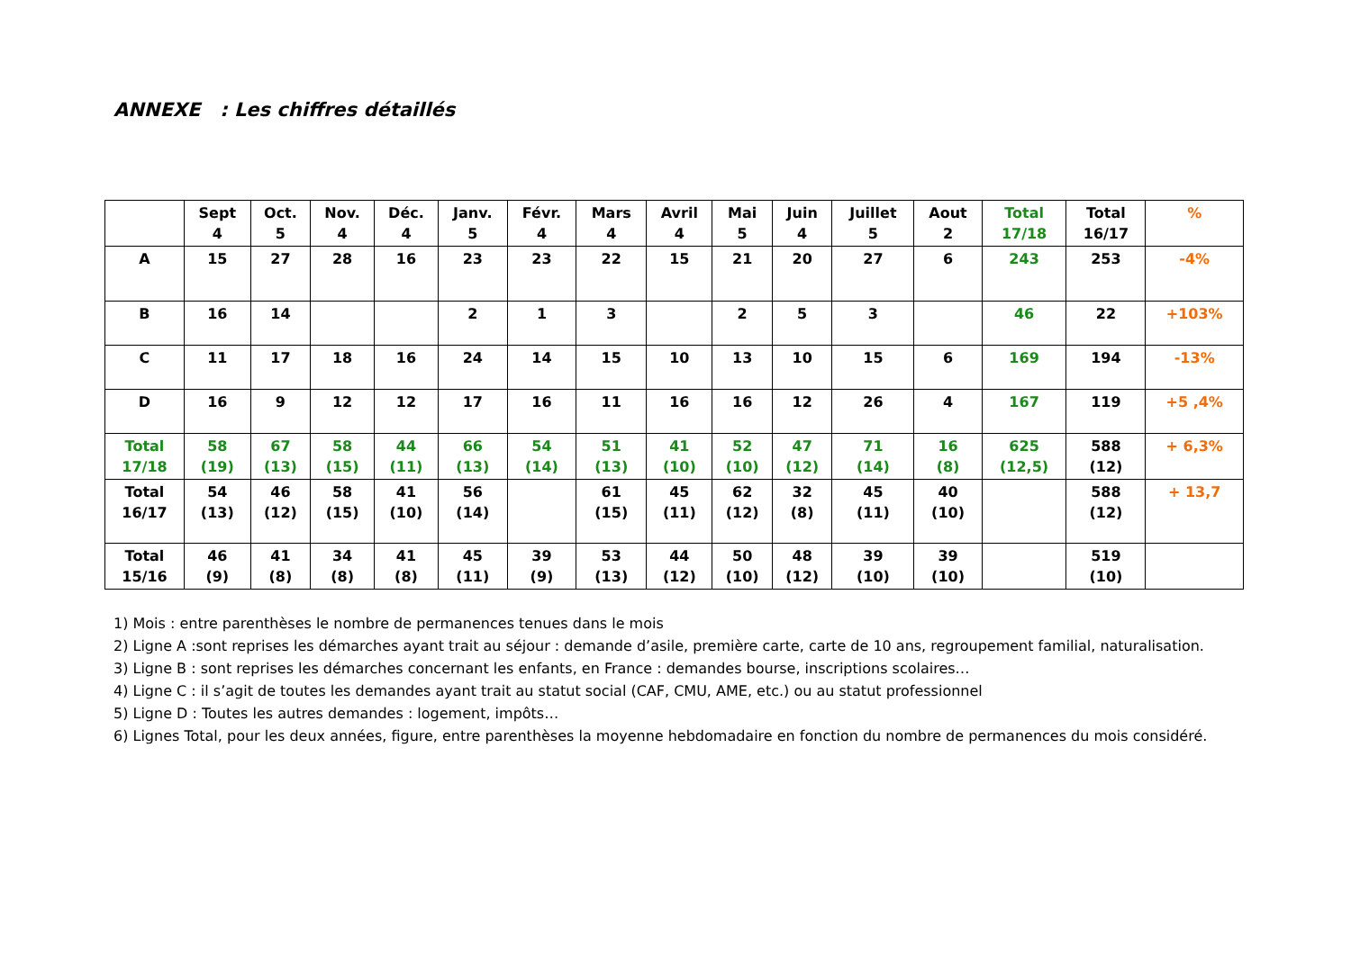ANNEXE : Les chiffres détaillés
| | Sept 4 | Oct. 5 | Nov. 4 | Déc. 4 | Janv. 5 | Févr. 4 | Mars 4 | Avril 4 | Mai 5 | Juin 4 | Juillet 5 | Aout 2 | Total 17/18 | Total 16/17 | % |
| --- | --- | --- | --- | --- | --- | --- | --- | --- | --- | --- | --- | --- | --- | --- | --- |
| A | 15 | 27 | 28 | 16 | 23 | 23 | 22 | 15 | 21 | 20 | 27 | 6 | 243 | 253 | -4% |
| B | 16 | 14 | | | 2 | 1 | 3 | | 2 | 5 | 3 | | 46 | 22 | +103% |
| C | 11 | 17 | 18 | 16 | 24 | 14 | 15 | 10 | 13 | 10 | 15 | 6 | 169 | 194 | -13% |
| D | 16 | 9 | 12 | 12 | 17 | 16 | 11 | 16 | 16 | 12 | 26 | 4 | 167 | 119 | +5 ,4% |
| Total 17/18 | 58 (19) | 67 (13) | 58 (15) | 44 (11) | 66 (13) | 54 (14) | 51 (13) | 41 (10) | 52 (10) | 47 (12) | 71 (14) | 16 (8) | 625 (12,5) | 588 (12) | + 6,3% |
| Total 16/17 | 54 (13) | 46 (12) | 58 (15) | 41 (10) | 56 (14) | | 61 (15) | 45 (11) | 62 (12) | 32 (8) | 45 (11) | 40 (10) | | 588 (12) | + 13,7 |
| Total 15/16 | 46 (9) | 41 (8) | 34 (8) | 41 (8) | 45 (11) | 39 (9) | 53 (13) | 44 (12) | 50 (10) | 48 (12) | 39 (10) | 39 (10) | | 519 (10) | |
1) Mois : entre parenthèses le nombre de permanences tenues dans le mois
2) Ligne A :sont reprises les démarches ayant trait au séjour : demande d’asile, première carte, carte de 10 ans, regroupement familial, naturalisation.
3) Ligne B : sont reprises les démarches concernant les enfants, en France : demandes bourse, inscriptions scolaires…
4) Ligne C : il s’agit de toutes les demandes ayant trait au statut social (CAF, CMU, AME, etc.) ou au statut professionnel
5) Ligne D : Toutes les autres demandes : logement, impôts…
6) Lignes Total, pour les deux années, figure, entre parenthèses la moyenne hebdomadaire en fonction du nombre de permanences du mois considéré.